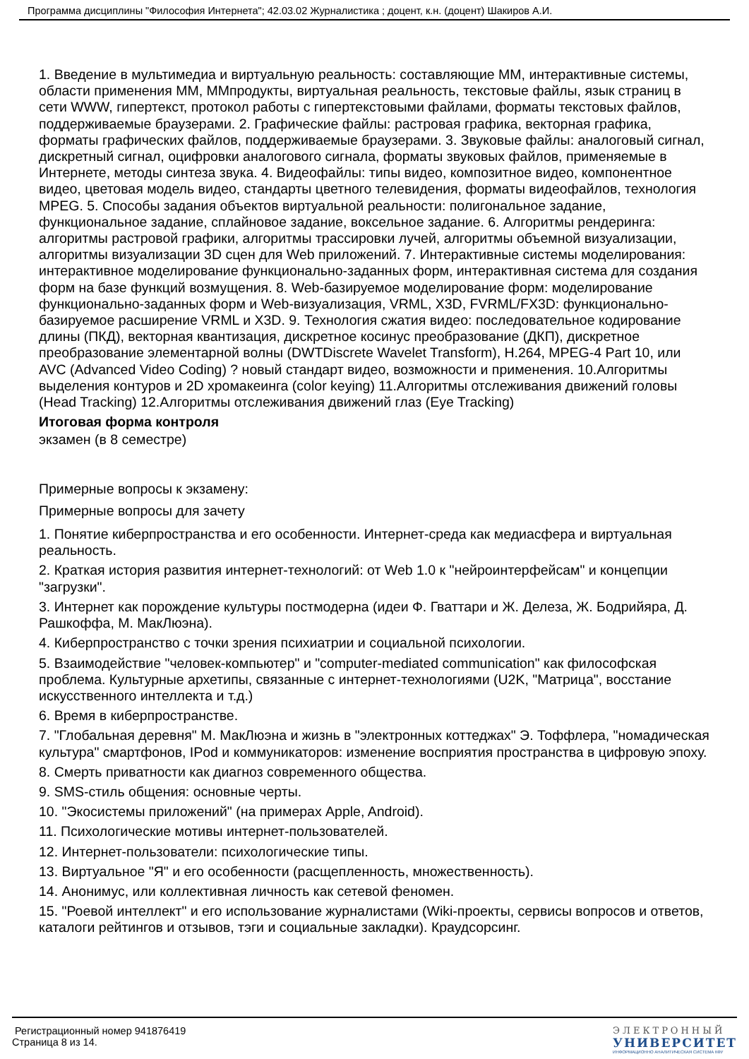Программа дисциплины "Философия Интернета"; 42.03.02 Журналистика ; доцент, к.н. (доцент) Шакиров А.И.
1. Введение в мультимедиа и виртуальную реальность: составляющие ММ, интерактивные системы, области применения ММ, ММпродукты, виртуальная реальность, текстовые файлы, язык страниц в сети WWW, гипертекст, протокол работы с гипертекстовыми файлами, форматы текстовых файлов, поддерживаемые браузерами. 2. Графические файлы: растровая графика, векторная графика, форматы графических файлов, поддерживаемые браузерами. 3. Звуковые файлы: аналоговый сигнал, дискретный сигнал, оцифровки аналогового сигнала, форматы звуковых файлов, применяемые в Интернете, методы синтеза звука. 4. Видеофайлы: типы видео, композитное видео, компонентное видео, цветовая модель видео, стандарты цветного телевидения, форматы видеофайлов, технология MPEG. 5. Способы задания объектов виртуальной реальности: полигональное задание, функциональное задание, сплайновое задание, воксельное задание. 6. Алгоритмы рендеринга: алгоритмы растровой графики, алгоритмы трассировки лучей, алгоритмы объемной визуализации, алгоритмы визуализации 3D сцен для Web приложений. 7. Интерактивные системы моделирования: интерактивное моделирование функционально-заданных форм, интерактивная система для создания форм на базе функций возмущения. 8. Web-базируемое моделирование форм: моделирование функционально-заданных форм и Web-визуализация, VRML, X3D, FVRML/FX3D: функционально-базируемое расширение VRML и X3D. 9. Технология сжатия видео: последовательное кодирование длины (ПКД), векторная квантизация, дискретное косинус преобразование (ДКП), дискретное преобразование элементарной волны (DWTDiscrete Wavelet Transform), H.264, MPEG-4 Part 10, или AVC (Advanced Video Coding) ? новый стандарт видео, возможности и применения. 10.Алгоритмы выделения контуров и 2D хромакеинга (color keying) 11.Алгоритмы отслеживания движений головы (Head Tracking) 12.Алгоритмы отслеживания движений глаз (Eye Tracking)
Итоговая форма контроля
экзамен (в 8 семестре)
Примерные вопросы к экзамену:
Примерные вопросы для зачету
1. Понятие киберпространства и его особенности. Интернет-среда как медиасфера и виртуальная реальность.
2. Краткая история развития интернет-технологий: от Web 1.0 к "нейроинтерфейсам" и концепции "загрузки".
3. Интернет как порождение культуры постмодерна (идеи Ф. Гваттари и Ж. Делеза, Ж. Бодрийяра, Д. Рашкоффа, М. МакЛюэна).
4. Киберпространство с точки зрения психиатрии и социальной психологии.
5. Взаимодействие "человек-компьютер" и "computer-mediated communication" как философская проблема. Культурные архетипы, связанные с интернет-технологиями (U2K, "Матрица", восстание искусственного интеллекта и т.д.)
6. Время в киберпространстве.
7. "Глобальная деревня" М. МакЛюэна и жизнь в "электронных коттеджах" Э. Тоффлера, "номадическая культура" смартфонов, IPod и коммуникаторов: изменение восприятия пространства в цифровую эпоху.
8. Смерть приватности как диагноз современного общества.
9. SMS-стиль общения: основные черты.
10. "Экосистемы приложений" (на примерах Apple, Android).
11. Психологические мотивы интернет-пользователей.
12. Интернет-пользователи: психологические типы.
13. Виртуальное "Я" и его особенности (расщепленность, множественность).
14. Анонимус, или коллективная личность как сетевой феномен.
15. "Роевой интеллект" и его использование журналистами (Wiki-проекты, сервисы вопросов и ответов, каталоги рейтингов и отзывов, тэги и социальные закладки). Краудсорсинг.
Регистрационный номер 941876419
Страница 8 из 14.
ЭЛЕКТРОННЫЙ
УНИВЕРСИТЕТ
ИНФОРМАЦИОННО АНАЛИТИЧЕСКАЯ СИСТЕМА КФУ